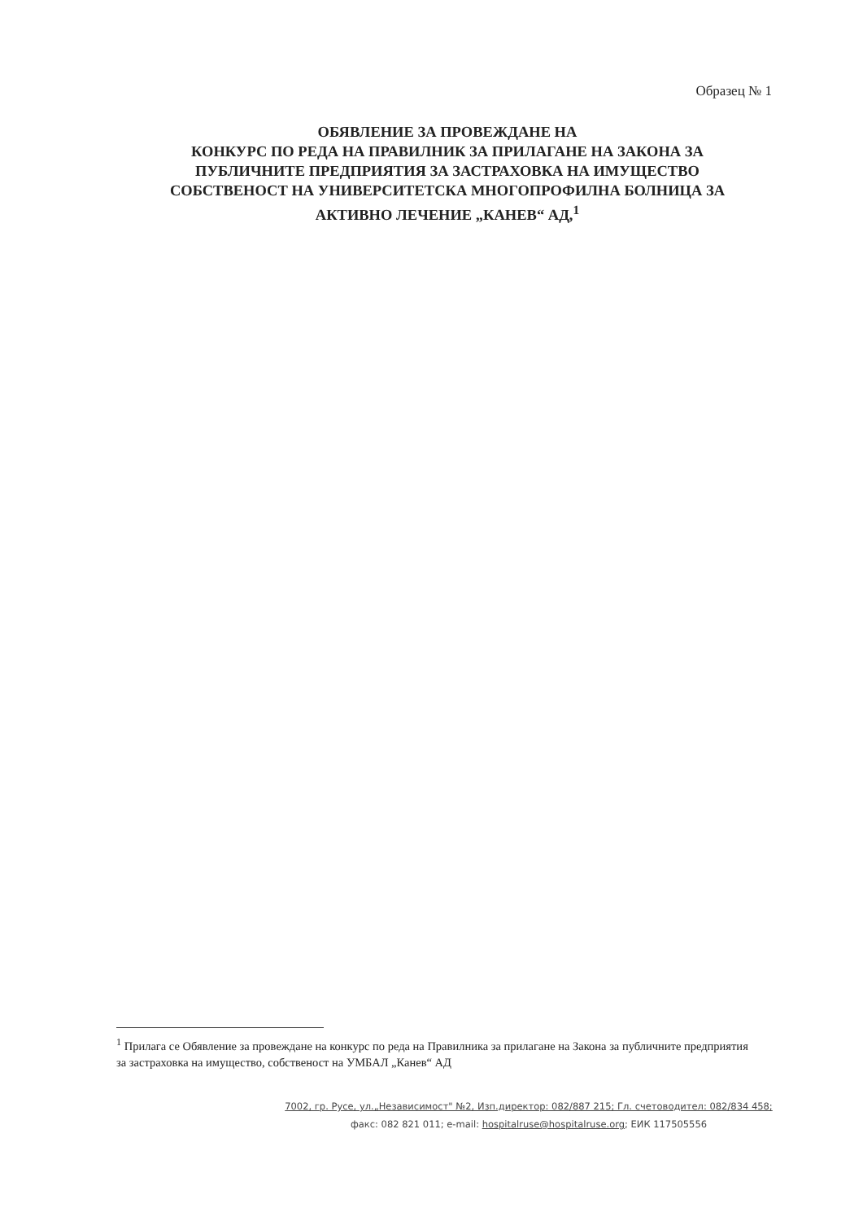Образец № 1
ОБЯВЛЕНИЕ ЗА ПРОВЕЖДАНЕ НА
КОНКУРС ПО РЕДА НА ПРАВИЛНИК ЗА ПРИЛАГАНЕ НА ЗАКОНА ЗА
ПУБЛИЧНИТЕ ПРЕДПРИЯТИЯ ЗА ЗАСТРАХОВКА НА ИМУЩЕСТВО
СОБСТВЕНОСТ НА УНИВЕРСИТЕТСКА МНОГОПРОФИЛНА БОЛНИЦА ЗА
АКТИВНО ЛЕЧЕНИЕ „КАНЕВ“ АД,<sup>1</sup>
<sup>1</sup> Прилага се Обявление за провеждане на конкурс по реда на Правилника за прилагане на Закона за публичните предприятия за застраховка на имущество, собственост на УМБАЛ „Канев“ АД
7002, гр. Русе, ул.„Независимост" №2, Изп.директор: 082/887 215; Гл. счетоводител: 082/834 458;
факс: 082 821 011; e-mail: hospitalruse@hospitalruse.org; ЕИК 117505556